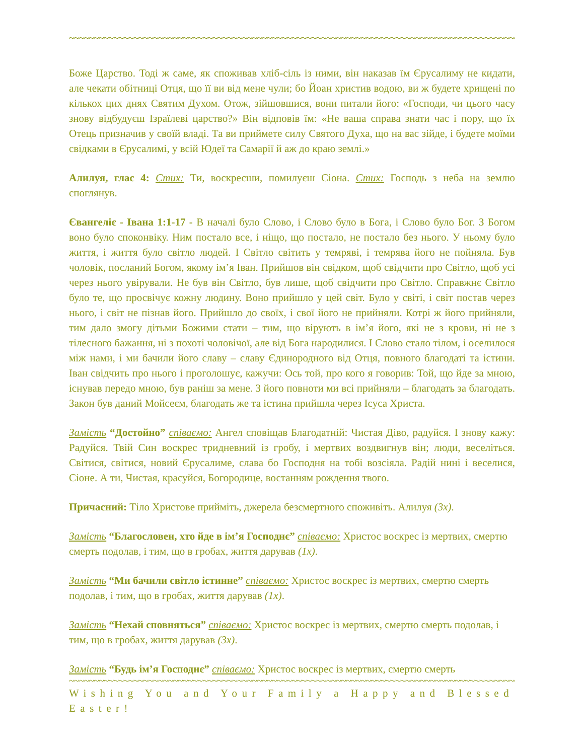~~~~~~~~~~~~~~~~~~~~~~~~~~~~~~~~~~~~~~~~~~~~~~~~~~~~~~~~~~~~~~~~~~~~~~~~~~~~~~~~~~~~~~~~~~~~~~~~
Боже Царство. Тоді ж саме, як споживав хліб-сіль із ними, він наказав їм Єрусалиму не кидати, але чекати обітниці Отця, що її ви від мене чули; бо Йоан христив водою, ви ж будете хрищені по кількох цих днях Святим Духом. Отож, зійшовшися, вони питали його: «Господи, чи цього часу знову відбудуєш Ізраїлеві царство?» Він відповів їм: «Не ваша справа знати час і пору, що їх Отець призначив у своїй владі. Та ви приймете силу Святого Духа, що на вас зійде, і будете моїми свідками в Єрусалимі, у всій Юдеї та Самарії й аж до краю землі.»
Алилуя, глас 4: Стих: Ти, воскресши, помилуєш Сіона. Стих: Господь з неба на землю споглянув.
Євангеліє - Івана 1:1-17 - В началі було Слово, і Слово було в Бога, і Слово було Бог. З Богом воно було споконвіку. Ним постало все, і ніщо, що постало, не постало без нього. У ньому було життя, і життя було світло людей. І Світло світить у темряві, і темрява його не пойняла. Був чоловік, посланий Богом, якому ім’я Іван. Прийшов він свідком, щоб свідчити про Світло, щоб усі через нього увірували. Не був він Світло, був лише, щоб свідчити про Світло. Справжнє Світло було те, що просвічує кожну людину. Воно прийшло у цей світ. Було у світі, і світ постав через нього, і світ не пізнав його. Прийшло до своїх, і свої його не прийняли. Котрі ж його прийняли, тим дало змогу дітьми Божими стати – тим, що вірують в ім’я його, які не з крови, ні не з тілесного бажання, ні з похоті чоловічої, але від Бога народилися. І Слово стало тілом, і оселилося між нами, і ми бачили його славу – славу Єдинородного від Отця, повного благодаті та істини. Іван свідчить про нього і проголошує, кажучи: Ось той, про кого я говорив: Той, що йде за мною, існував передо мною, був раніш за мене. З його повноти ми всі прийняли – благодать за благодать. Закон був даний Мойсеєм, благодать же та істина прийшла через Ісуса Христа.
Замість “Достойно” співаємо: Ангел сповіщав Благодатній: Чистая Діво, радуйся. І знову кажу: Радуйся. Твій Син воскрес тридневний із гробу, і мертвих воздвигнув він; люди, веселіться. Світися, світися, новий Єрусалиме, слава бо Господня на тобі возсіяла. Радій нині і веселися, Сіоне. А ти, Чистая, красуйся, Богородице, востанням рождення твого.
Причасний: Тіло Христове прийміть, джерела безсмертного споживіть. Алилуя (3x).
Замість “Благословен, хто йде в ім’я Господнє” співаємо: Христос воскрес із мертвих, смертю смерть подолав, і тим, що в гробах, життя дарував (1x).
Замість “Ми бачили світло істинне” співаємо: Христос воскрес із мертвих, смертю смерть подолав, і тим, що в гробах, життя дарував (1x).
Замість “Нехай сповняться” співаємо: Христос воскрес із мертвих, смертю смерть подолав, і тим, що в гробах, життя дарував (3x).
Замість “Будь ім’я Господнє” співаємо: Христос воскрес із мертвих, смертю смерть
~~~~~~~~~~~~~~~~~~~~~~~~~~~~~~~~~~~~~~~~~~~~~~~~~~~~~~~~~~~~~~~~~~~~~~~~~~~~~~~~~~~~~~~~~~~~~~~~
Wishing You and Your Family a Happy and Blessed Easter!